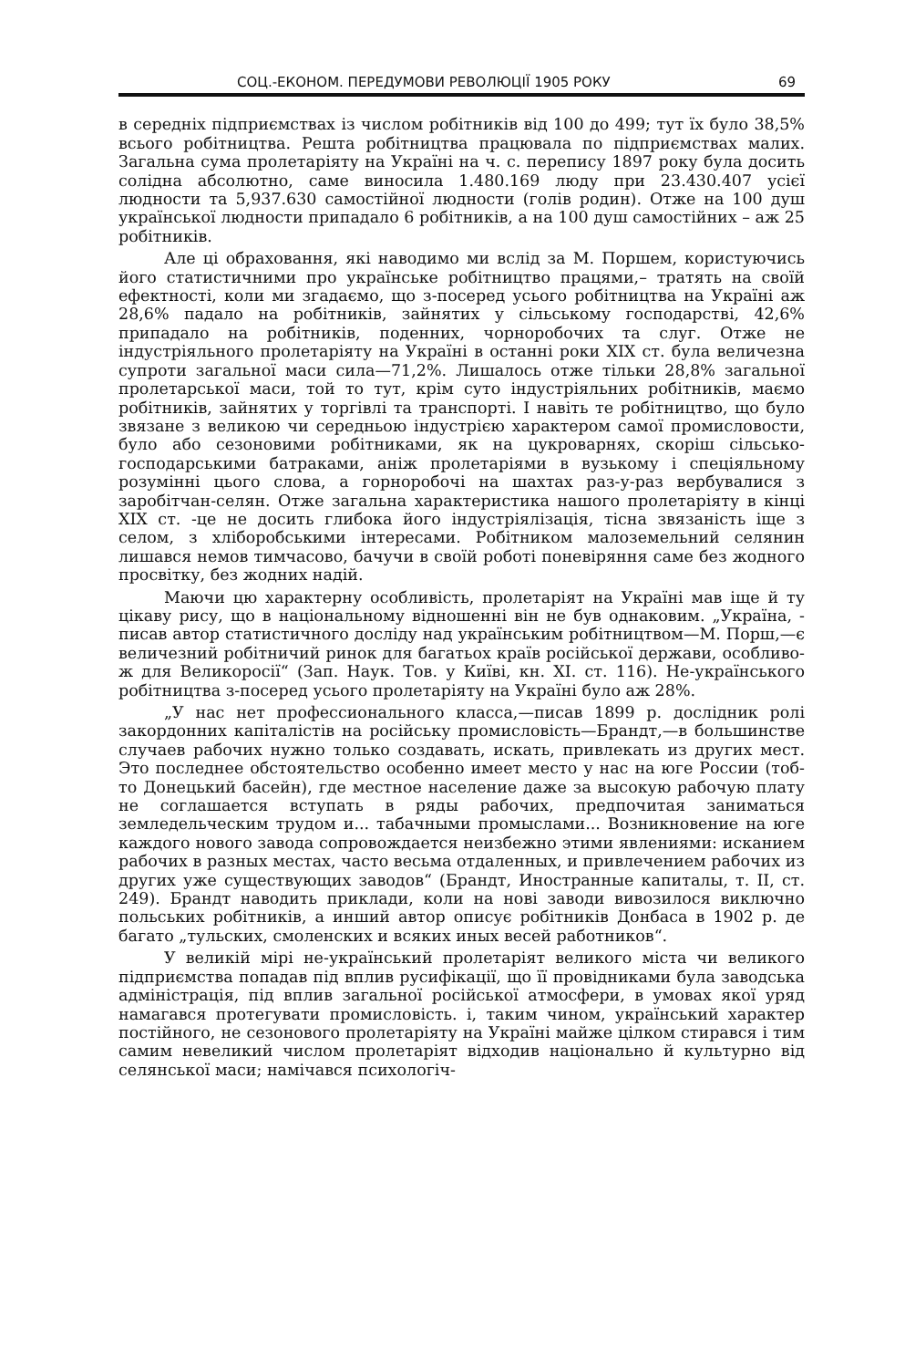СОЦ.-ЕКОНОМ. ПЕРЕДУМОВИ РЕВОЛЮЦІЇ 1905 РОКУ 69
в середніх підприємствах із числом робітників від 100 до 499; тут їх було 38,5% всього робітництва. Решта робітництва працювала по підприємствах малих. Загальна сума пролетаріяту на Україні на ч. с. перепису 1897 року була досить солідна абсолютно, саме виносила 1.480.169 люду при 23.430.407 усієї людности та 5,937.630 самостійної людности (голів родин). Отже на 100 душ української людности припадало 6 робітників, а на 100 душ самостійних – аж 25 робітників.
Але ці обраховання, які наводимо ми вслід за М. Поршем, користуючись його статистичними про українське робітництво працями,– тратять на своїй ефектності, коли ми згадаємо, що з-посеред усього робітництва на Україні аж 28,6% падало на робітників, зайнятих у сільському господарстві, 42,6% припадало на робітників, поденних, чорноробочих та слуг. Отже не індустріяльного пролетаріяту на Україні в останні роки XIX ст. була величезна супроти загальної маси сила—71,2%. Лишалось отже тільки 28,8% загальної пролетарської маси, той то тут, крім суто індустріяльних робітників, маємо робітників, зайнятих у торгівлі та транспорті. І навіть те робітництво, що було звязане з великою чи середньою індустрією характером самої промисловости, було або сезоновими робітниками, як на цукроварнях, скоріш сільсько-господарськими батраками, аніж пролетаріями в вузькому і спеціяльному розумінні цього слова, а горноробочі на шахтах раз-у-раз вербувалися з заробітчан-селян. Отже загальна характеристика нашого пролетаріяту в кінці XIX ст. -це не досить глибока його індустріялізація, тісна звязаність іще з селом, з хліборобськими інтересами. Робітником малоземельний селянин лишався немов тимчасово, бачучи в своїй роботі поневіряння саме без жодного просвітку, без жодних надій.
Маючи цю характерну особливість, пролетаріят на Україні мав іще й ту цікаву рису, що в національному відношенні він не був однаковим. „Україна, - писав автор статистичного досліду над українським робітництвом—М. Порш,—є величезний робітничий ринок для багатьох країв російської держави, особливо-ж для Великоросії“ (Зап. Наук. Тов. у Київі, кн. XI. ст. 116). Не-українського робітництва з-посеред усього пролетаріяту на Україні було аж 28%.
„У нас нет профессионального класса,—писав 1899 р. дослідник ролі закордонних капіталістів на російську промисловість—Брандт,—в большинстве случаев рабочих нужно только создавать, искать, привлекать из других мест. Это последнее обстоятельство особенно имеет место у нас на юге России (тоб-то Донецький басейн), где местное население даже за высокую рабочую плату не соглашается вступать в ряды рабочих, предпочитая заниматься земледельческим трудом и... табачными промыслами... Возникновение на юге каждого нового завода сопровождается неизбежно этими явлениями: исканием рабочих в разных местах, часто весьма отдаленных, и привлечением рабочих из других уже существующих заводов“ (Брандт, Иностранные капиталы, т. II, ст. 249). Брандт наводить приклади, коли на нові заводи вивозилося виключно польських робітників, а инший автор описує робітників Донбаса в 1902 р. де багато „тульских, смоленских и всяких иных весей работников“.
У великій мірі не-український пролетаріят великого міста чи великого підприємства попадав під вплив русифікації, що її провідниками була заводська адміністрація, під вплив загальної російської атмосфери, в умовах якої уряд намагався протегувати промисловість. і, таким чином, український характер постійного, не сезонового пролетаріяту на Україні майже цілком стирався і тим самим невеликий числом пролетаріят відходив національно й культурно від селянської маси; намічався психологіч-